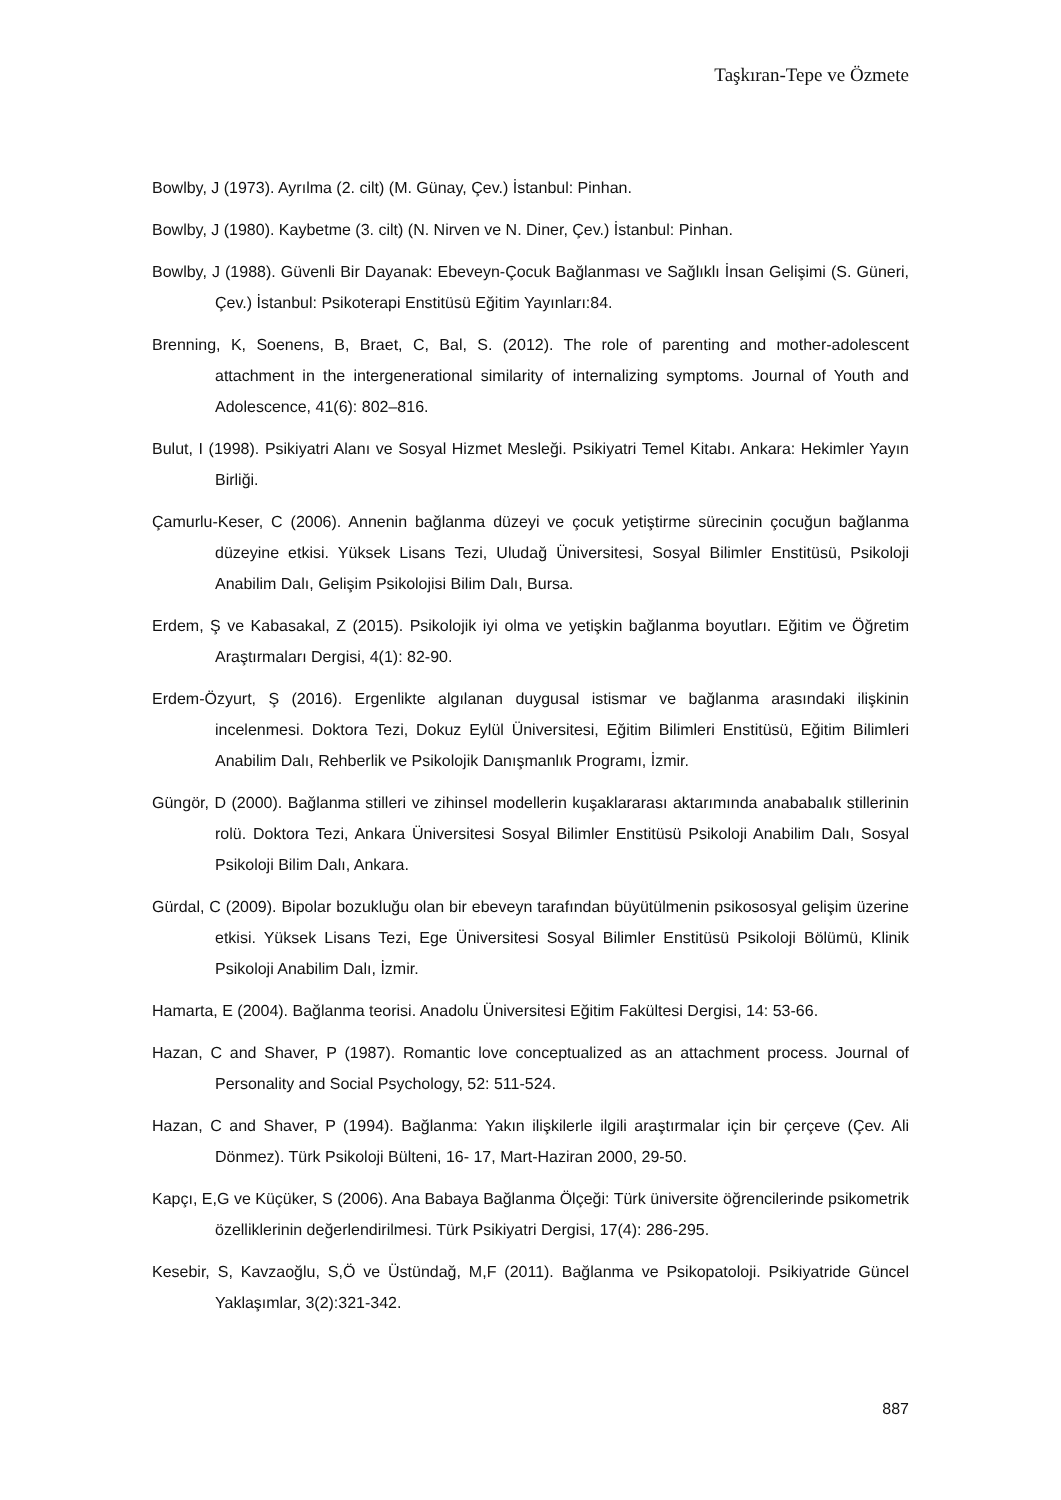Taşkıran-Tepe ve Özmete
Bowlby, J (1973). Ayrılma (2. cilt) (M. Günay, Çev.) İstanbul: Pinhan.
Bowlby, J (1980). Kaybetme (3. cilt) (N. Nirven ve N. Diner, Çev.) İstanbul: Pinhan.
Bowlby, J (1988). Güvenli Bir Dayanak: Ebeveyn-Çocuk Bağlanması ve Sağlıklı İnsan Gelişimi (S. Güneri, Çev.) İstanbul: Psikoterapi Enstitüsü Eğitim Yayınları:84.
Brenning, K, Soenens, B, Braet, C, Bal, S. (2012). The role of parenting and mother-adolescent attachment in the intergenerational similarity of internalizing symptoms. Journal of Youth and Adolescence, 41(6): 802–816.
Bulut, I (1998). Psikiyatri Alanı ve Sosyal Hizmet Mesleği. Psikiyatri Temel Kitabı. Ankara: Hekimler Yayın Birliği.
Çamurlu-Keser, C (2006). Annenin bağlanma düzeyi ve çocuk yetiştirme sürecinin çocuğun bağlanma düzeyine etkisi. Yüksek Lisans Tezi, Uludağ Üniversitesi, Sosyal Bilimler Enstitüsü, Psikoloji Anabilim Dalı, Gelişim Psikolojisi Bilim Dalı, Bursa.
Erdem, Ş ve Kabasakal, Z (2015). Psikolojik iyi olma ve yetişkin bağlanma boyutları. Eğitim ve Öğretim Araştırmaları Dergisi, 4(1): 82-90.
Erdem-Özyurt, Ş (2016). Ergenlikte algılanan duygusal istismar ve bağlanma arasındaki ilişkinin incelenmesi. Doktora Tezi, Dokuz Eylül Üniversitesi, Eğitim Bilimleri Enstitüsü, Eğitim Bilimleri Anabilim Dalı, Rehberlik ve Psikolojik Danışmanlık Programı, İzmir.
Güngör, D (2000). Bağlanma stilleri ve zihinsel modellerin kuşaklararası aktarımında anababalık stillerinin rolü. Doktora Tezi, Ankara Üniversitesi Sosyal Bilimler Enstitüsü Psikoloji Anabilim Dalı, Sosyal Psikoloji Bilim Dalı, Ankara.
Gürdal, C (2009). Bipolar bozukluğu olan bir ebeveyn tarafından büyütülmenin psikososyal gelişim üzerine etkisi. Yüksek Lisans Tezi, Ege Üniversitesi Sosyal Bilimler Enstitüsü Psikoloji Bölümü, Klinik Psikoloji Anabilim Dalı, İzmir.
Hamarta, E (2004). Bağlanma teorisi. Anadolu Üniversitesi Eğitim Fakültesi Dergisi, 14: 53-66.
Hazan, C and Shaver, P (1987). Romantic love conceptualized as an attachment process. Journal of Personality and Social Psychology, 52: 511-524.
Hazan, C and Shaver, P (1994). Bağlanma: Yakın ilişkilerle ilgili araştırmalar için bir çerçeve (Çev. Ali Dönmez). Türk Psikoloji Bülteni, 16- 17, Mart-Haziran 2000, 29-50.
Kapçı, E,G ve Küçüker, S (2006). Ana Babaya Bağlanma Ölçeği: Türk üniversite öğrencilerinde psikometrik özelliklerinin değerlendirilmesi. Türk Psikiyatri Dergisi, 17(4): 286-295.
Kesebir, S, Kavzaoğlu, S,Ö ve Üstündağ, M,F (2011). Bağlanma ve Psikopatoloji. Psikiyatride Güncel Yaklaşımlar, 3(2):321-342.
887